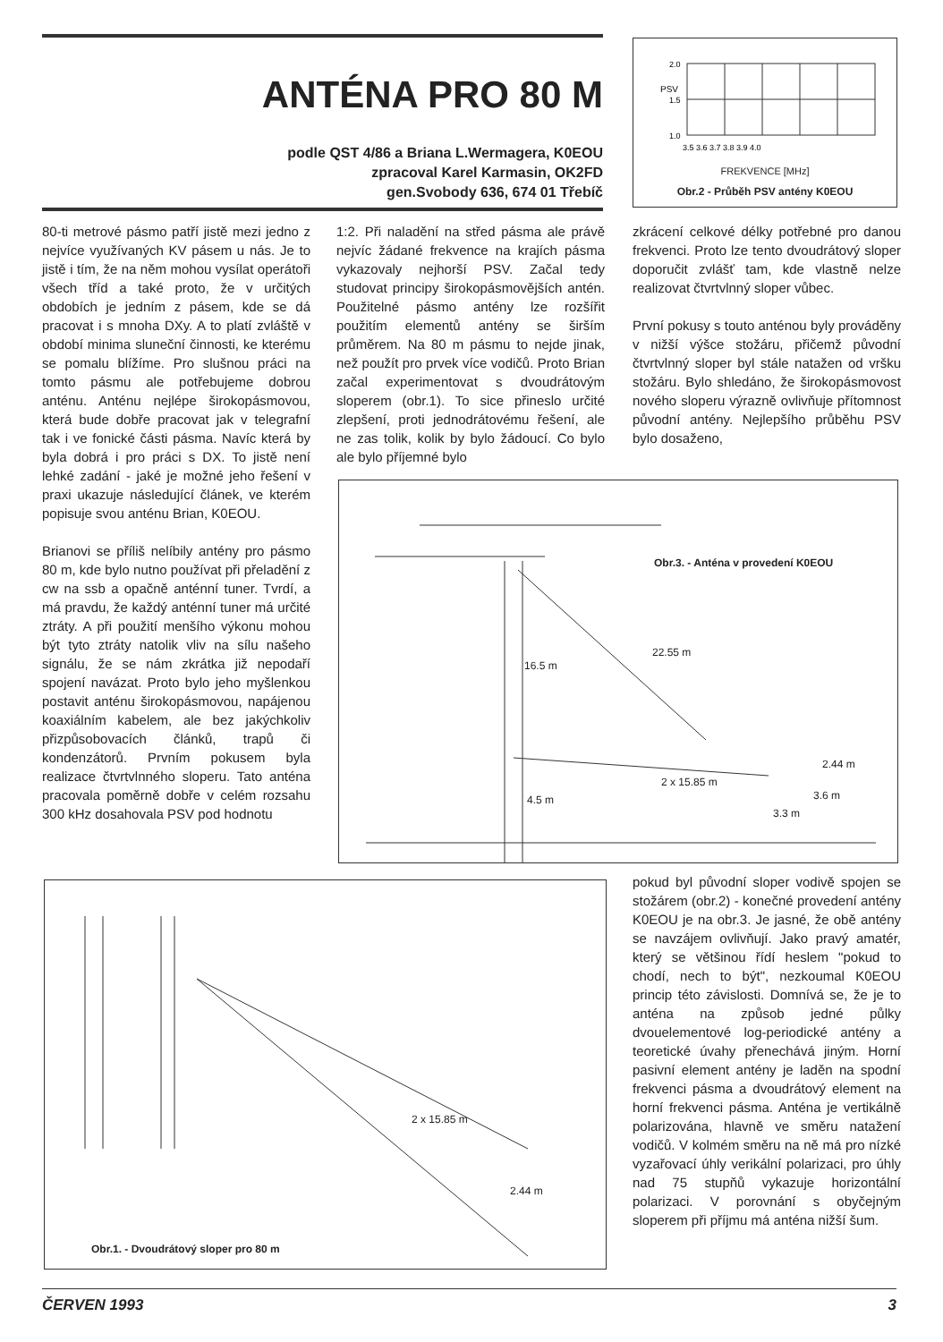ANTÉNA PRO 80 M
podle QST 4/86 a Briana L.Wermagera, K0EOU
zpracoval Karel Karmasin, OK2FD
gen.Svobody 636, 674 01 Třebíč
PSV
2.0
1.5
1.0
3.5 3.6 3.7 3.8 3.9 4.0
FREKVENCE [MHz]
Obr.2 - Průběh PSV antény K0EOU
80-ti metrové pásmo patří jistě mezi jedno z nejvíce využívaných KV pásem u nás. Je to jistě i tím, že na něm mohou vysílat operátoři všech tříd a také proto, že v určitých obdobích je jedním z pásem, kde se dá pracovat i s mnoha DXy. A to platí zvláště v období minima sluneční činnosti, ke kterému se pomalu blížíme. Pro slušnou práci na tomto pásmu ale potřebujeme dobrou anténu. Anténu nejlépe širokopásmovou, která bude dobře pracovat jak v telegrafní tak i ve fonické části pásma. Navíc která by byla dobrá i pro práci s DX. To jistě není lehké zadání - jaké je možné jeho řešení v praxi ukazuje následující článek, ve kterém popisuje svou anténu Brian, K0EOU.
Brianovi se příliš nelíbily antény pro pásmo 80 m, kde bylo nutno používat při přeladění z cw na ssb a opačně anténní tuner. Tvrdí, a má pravdu, že každý anténní tuner má určité ztráty. A při použití menšího výkonu mohou být tyto ztráty natolik vliv na sílu našeho signálu, že se nám zkrátka již nepodaří spojení navázat. Proto bylo jeho myšlenkou postavit anténu širokopásmovou, napájenou koaxiálním kabelem, ale bez jakýchkoliv přizpůsobovacích článků, trapů či kondenzátorů. Prvním pokusem byla realizace čtvrtvlnného sloperu. Tato anténa pracovala poměrně dobře v celém rozsahu 300 kHz dosahovala PSV pod hodnotu
1:2. Při naladění na střed pásma ale právě nejvíc žádané frekvence na krajích pásma vykazovaly nejhorší PSV. Začal tedy studovat principy širokopásmovějších antén. Použitelné pásmo antény lze rozšířit použitím elementů antény se širším průměrem. Na 80 m pásmu to nejde jinak, než použít pro prvek více vodičů. Proto Brian začal experimentovat s dvoudrátovým sloperem (obr.1). To sice přineslo určité zlepšení, proti jednodrátovému řešení, ale ne zas tolik, kolik by bylo žádoucí. Co bylo ale bylo příjemné bylo
zkrácení celkové délky potřebné pro danou frekvenci. Proto lze tento dvoudrátový sloper doporučit zvlášť tam, kde vlastně nelze realizovat čtvrtvlnný sloper vůbec.
První pokusy s touto anténou byly prováděny v nižší výšce stožáru, přičemž původní čtvrtvlnný sloper byl stále natažen od vršku stožáru. Bylo shledáno, že širokopásmovost nového sloperu výrazně ovlivňuje přítomnost původní antény. Nejlepšího průběhu PSV bylo dosaženo,
Obr.3. - Anténa v provedení K0EOU
22.55 m
16.5 m
2 x 15.85 m
2.44 m
3.6 m
4.5 m
3.3 m
pokud byl původní sloper vodivě spojen se stožárem (obr.2) - konečné provedení antény K0EOU je na obr.3. Je jasné, že obě antény se navzájem ovlivňují. Jako pravý amatér, který se většinou řídí heslem "pokud to chodí, nech to být", nezkoumal K0EOU princip této závislosti. Domnívá se, že je to anténa na způsob jedné půlky dvouelementové log-periodické antény a teoretické úvahy přenechává jiným. Horní pasivní element antény je laděn na spodní frekvenci pásma a dvoudrátový element na horní frekvenci pásma. Anténa je vertikálně polarizována, hlavně ve směru natažení vodičů. V kolmém směru na ně má pro nízké vyzařovací úhly verikální polarizaci, pro úhly nad 75 stupňů vykazuje horizontální polarizaci. V porovnání s obyčejným sloperem při příjmu má anténa nižší šum.
2 x 15.85 m
2.44 m
Obr.1. - Dvoudrátový sloper pro 80 m
ČERVEN 1993 3